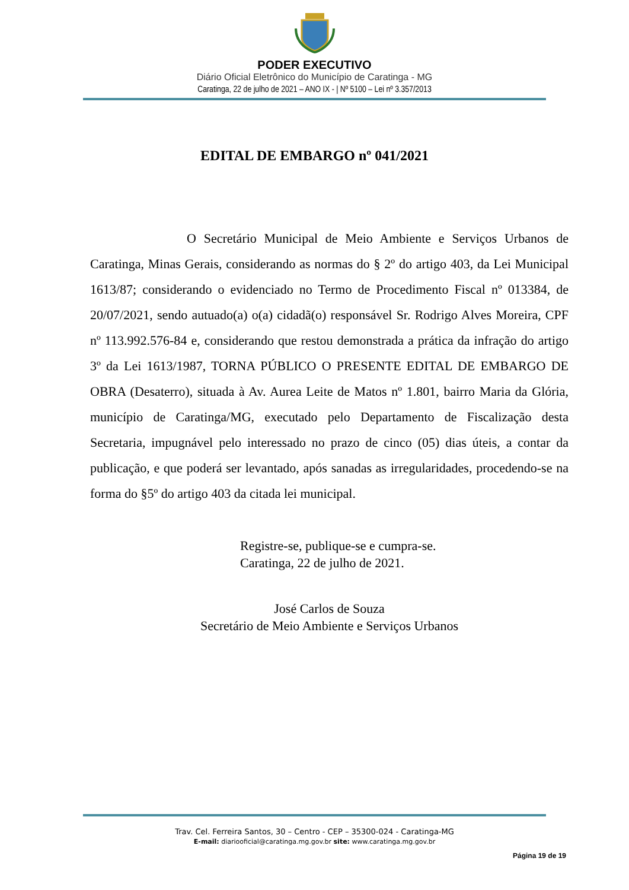PODER EXECUTIVO
Diário Oficial Eletrônico do Município de Caratinga - MG
Caratinga, 22 de julho de 2021 – ANO IX - | Nº 5100 – Lei nº 3.357/2013
EDITAL DE EMBARGO nº 041/2021
O Secretário Municipal de Meio Ambiente e Serviços Urbanos de Caratinga, Minas Gerais, considerando as normas do § 2º do artigo 403, da Lei Municipal 1613/87; considerando o evidenciado no Termo de Procedimento Fiscal nº 013384, de 20/07/2021, sendo autuado(a) o(a) cidadã(o) responsável Sr. Rodrigo Alves Moreira, CPF nº 113.992.576-84 e, considerando que restou demonstrada a prática da infração do artigo 3º da Lei 1613/1987, TORNA PÚBLICO O PRESENTE EDITAL DE EMBARGO DE OBRA (Desaterro), situada à Av. Aurea Leite de Matos nº 1.801, bairro Maria da Glória, município de Caratinga/MG, executado pelo Departamento de Fiscalização desta Secretaria, impugnável pelo interessado no prazo de cinco (05) dias úteis, a contar da publicação, e que poderá ser levantado, após sanadas as irregularidades, procedendo-se na forma do §5º do artigo 403 da citada lei municipal.
Registre-se, publique-se e cumpra-se.
Caratinga, 22 de julho de 2021.
José Carlos de Souza
Secretário de Meio Ambiente e Serviços Urbanos
Trav. Cel. Ferreira Santos, 30 – Centro - CEP – 35300-024 - Caratinga-MG
E-mail: diariooficial@caratinga.mg.gov.br site: www.caratinga.mg.gov.br
Página 19 de 19